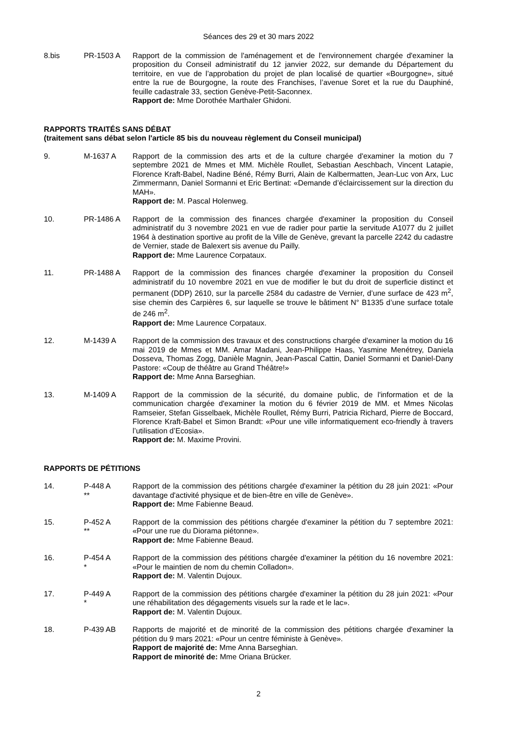Séances des 29 et 30 mars 2022
8.bis PR-1503 A Rapport de la commission de l'aménagement et de l'environnement chargée d'examiner la proposition du Conseil administratif du 12 janvier 2022, sur demande du Département du territoire, en vue de l’approbation du projet de plan localisé de quartier «Bourgogne», situé entre la rue de Bourgogne, la route des Franchises, l’avenue Soret et la rue du Dauphiné, feuille cadastrale 33, section Genève-Petit-Saconnex.
Rapport de: Mme Dorothée Marthaler Ghidoni.
RAPPORTS TRAITÉS SANS DÉBAT
(traitement sans débat selon l'article 85 bis du nouveau règlement du Conseil municipal)
9. M-1637 A Rapport de la commission des arts et de la culture chargée d'examiner la motion du 7 septembre 2021 de Mmes et MM. Michèle Roullet, Sebastian Aeschbach, Vincent Latapie, Florence Kraft-Babel, Nadine Béné, Rémy Burri, Alain de Kalbermatten, Jean-Luc von Arx, Luc Zimmermann, Daniel Sormanni et Eric Bertinat: «Demande d’éclaircissement sur la direction du MAH».
Rapport de: M. Pascal Holenweg.
10. PR-1486 A Rapport de la commission des finances chargée d'examiner la proposition du Conseil administratif du 3 novembre 2021 en vue de radier pour partie la servitude A1077 du 2 juillet 1964 à destination sportive au profit de la Ville de Genève, grevant la parcelle 2242 du cadastre de Vernier, stade de Balexert sis avenue du Pailly.
Rapport de: Mme Laurence Corpataux.
11. PR-1488 A Rapport de la commission des finances chargée d'examiner la proposition du Conseil administratif du 10 novembre 2021 en vue de modifier le but du droit de superficie distinct et permanent (DDP) 2610, sur la parcelle 2584 du cadastre de Vernier, d’une surface de 423 m<sup>2</sup>, sise chemin des Carpières 6, sur laquelle se trouve le bâtiment N° B1335 d’une surface totale de 246 m<sup>2</sup>.
Rapport de: Mme Laurence Corpataux.
12. M-1439 A Rapport de la commission des travaux et des constructions chargée d'examiner la motion du 16 mai 2019 de Mmes et MM. Amar Madani, Jean-Philippe Haas, Yasmine Menétrey, Daniela Dosseva, Thomas Zogg, Danièle Magnin, Jean-Pascal Cattin, Daniel Sormanni et Daniel-Dany Pastore: «Coup de théâtre au Grand Théâtre!»
Rapport de: Mme Anna Barseghian.
13. M-1409 A Rapport de la commission de la sécurité, du domaine public, de l'information et de la communication chargée d'examiner la motion du 6 février 2019 de MM. et Mmes Nicolas Ramseier, Stefan Gisselbaek, Michèle Roullet, Rémy Burri, Patricia Richard, Pierre de Boccard, Florence Kraft-Babel et Simon Brandt: «Pour une ville informatiquement eco-friendly à travers l’utilisation d’Ecosia».
Rapport de: M. Maxime Provini.
RAPPORTS DE PÉTITIONS
14. P-448 A
**
Rapport de la commission des pétitions chargée d'examiner la pétition du 28 juin 2021: «Pour davantage d'activité physique et de bien-être en ville de Genève».
Rapport de: Mme Fabienne Beaud.
15. P-452 A
**
Rapport de la commission des pétitions chargée d'examiner la pétition du 7 septembre 2021: «Pour une rue du Diorama piétonne».
Rapport de: Mme Fabienne Beaud.
16. P-454 A
*
Rapport de la commission des pétitions chargée d'examiner la pétition du 16 novembre 2021: «Pour le maintien de nom du chemin Colladon».
Rapport de: M. Valentin Dujoux.
17. P-449 A
*
Rapport de la commission des pétitions chargée d'examiner la pétition du 28 juin 2021: «Pour une réhabilitation des dégagements visuels sur la rade et le lac».
Rapport de: M. Valentin Dujoux.
18. P-439 AB Rapports de majorité et de minorité de la commission des pétitions chargée d'examiner la pétition du 9 mars 2021: «Pour un centre féministe à Genève».
Rapport de majorité de: Mme Anna Barseghian.
Rapport de minorité de: Mme Oriana Brücker.
2